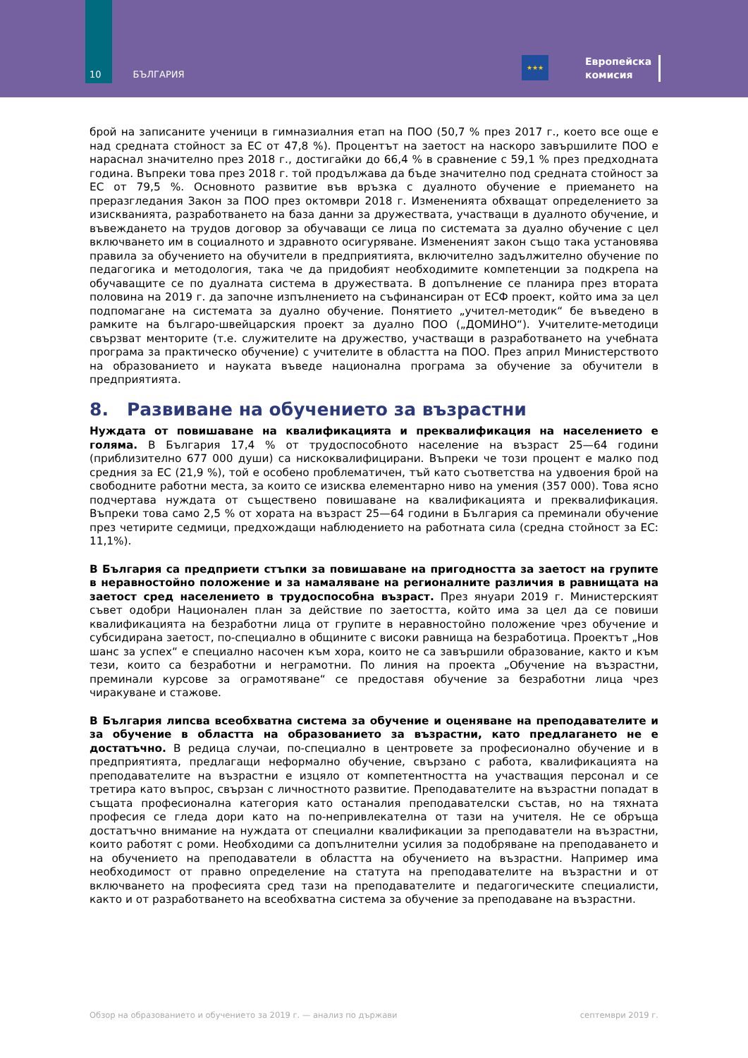10 БЪЛГАРИЯ
★★★
Европейска
комисия
брой на записаните ученици в гимназиалния етап на ПОО (50,7 % през 2017 г., което все още е над средната стойност за ЕС от 47,8 %). Процентът на заетост на наскоро завършилите ПОО е нараснал значително през 2018 г., достигайки до 66,4 % в сравнение с 59,1 % през предходната година. Въпреки това през 2018 г. той продължава да бъде значително под средната стойност за ЕС от 79,5 %. Основното развитие във връзка с дуалното обучение е приемането на преразгледания Закон за ПОО през октомври 2018 г. Измененията обхващат определението за изискванията, разработването на база данни за дружествата, участващи в дуалното обучение, и въвеждането на трудов договор за обучаващи се лица по системата за дуално обучение с цел включването им в социалното и здравното осигуряване. Измененият закон също така установява правила за обучението на обучители в предприятията, включително задължително обучение по педагогика и методология, така че да придобият необходимите компетенции за подкрепа на обучаващите се по дуалната система в дружествата. В допълнение се планира през втората половина на 2019 г. да започне изпълнението на съфинансиран от ЕСФ проект, който има за цел подпомагане на системата за дуално обучение. Понятието „учител-методик“ бе въведено в рамките на българо-швейцарския проект за дуално ПОО („ДОМИНО“). Учителите-методици свързват менторите (т.е. служителите на дружество, участващи в разработването на учебната програма за практическо обучение) с учителите в областта на ПОО. През април Министерството на образованието и науката въведе национална програма за обучение за обучители в предприятията.
8. Развиване на обучението за възрастни
Нуждата от повишаване на квалификацията и преквалификация на населението е голяма. В България 17,4 % от трудоспособното население на възраст 25—64 години (приблизително 677 000 души) са нискоквалифицирани. Въпреки че този процент е малко под средния за ЕС (21,9 %), той е особено проблематичен, тъй като съответства на удвоения брой на свободните работни места, за които се изисква елементарно ниво на умения (357 000). Това ясно подчертава нуждата от съществено повишаване на квалификацията и преквалификация. Въпреки това само 2,5 % от хората на възраст 25—64 години в България са преминали обучение през четирите седмици, предхождащи наблюдението на работната сила (средна стойност за ЕС: 11,1%).
В България са предприети стъпки за повишаване на пригодността за заетост на групите в неравностойно положение и за намаляване на регионалните различия в равнищата на заетост сред населението в трудоспособна възраст. През януари 2019 г. Министерският съвет одобри Национален план за действие по заетостта, който има за цел да се повиши квалификацията на безработни лица от групите в неравностойно положение чрез обучение и субсидирана заетост, по-специално в общините с високи равнища на безработица. Проектът „Нов шанс за успех“ е специално насочен към хора, които не са завършили образование, както и към тези, които са безработни и неграмотни. По линия на проекта „Обучение на възрастни, преминали курсове за ограмотяване“ се предоставя обучение за безработни лица чрез чиракуване и стажове.
В България липсва всеобхватна система за обучение и оценяване на преподавателите и за обучение в областта на образованието за възрастни, като предлагането не е достатъчно. В редица случаи, по-специално в центровете за професионално обучение и в предприятията, предлагащи неформално обучение, свързано с работа, квалификацията на преподавателите на възрастни е изцяло от компетентността на участващия персонал и се третира като въпрос, свързан с личностното развитие. Преподавателите на възрастни попадат в същата професионална категория като останалия преподавателски състав, но на тяхната професия се гледа дори като на по-непривлекателна от тази на учителя. Не се обръща достатъчно внимание на нуждата от специални квалификации за преподаватели на възрастни, които работят с роми. Необходими са допълнителни усилия за подобряване на преподаването и на обучението на преподаватели в областта на обучението на възрастни. Например има необходимост от правно определение на статута на преподавателите на възрастни и от включването на професията сред тази на преподавателите и педагогическите специалисти, както и от разработването на всеобхватна система за обучение за преподаване на възрастни.
Обзор на образованието и обучението за 2019 г. — анализ по държави септември 2019 г.